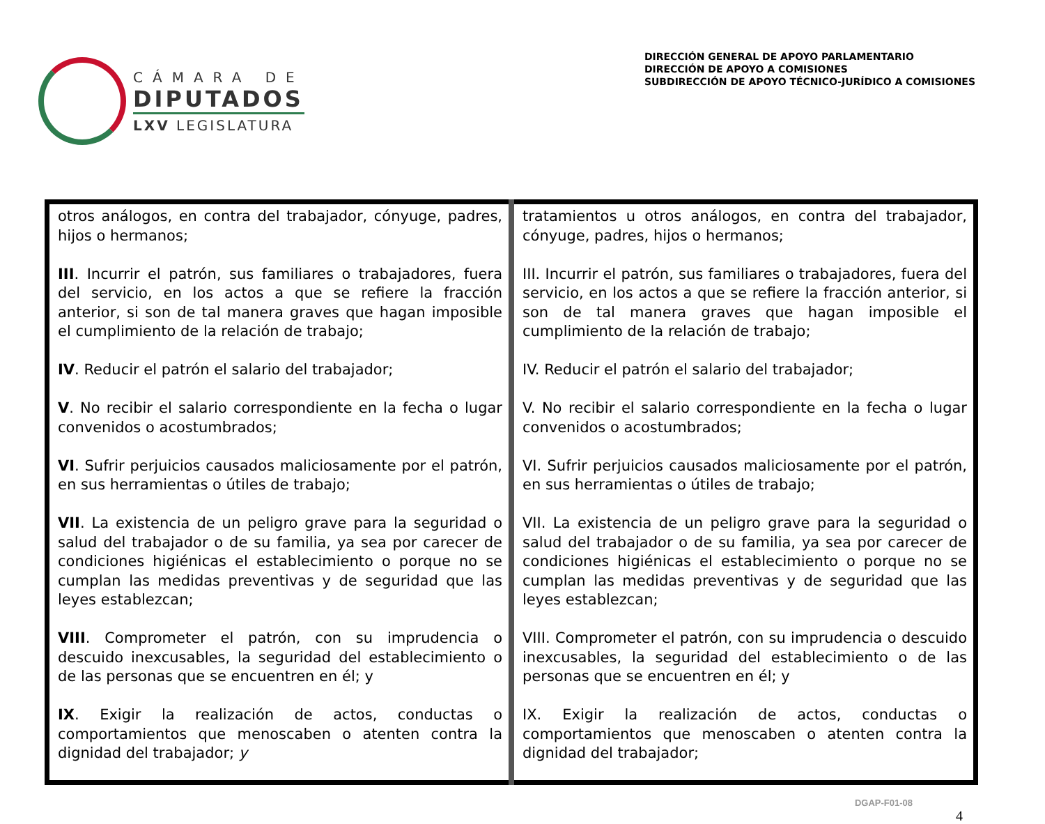CÁMARA DE
DIPUTADOS
LXV LEGISLATURA
DIRECCIÓN GENERAL DE APOYO PARLAMENTARIO
DIRECCIÓN DE APOYO A COMISIONES
SUBDIRECCIÓN DE APOYO TÉCNICO-JURÍDICO A COMISIONES
| otros análogos, en contra del trabajador, cónyuge, padres, hijos o hermanos; III . Incurrir el patrón, sus familiares o trabajadores, fuera del servicio, en los actos a que se refiere la fracción anterior, si son de tal manera graves que hagan imposible el cumplimiento de la relación de trabajo; IV . Reducir el patrón el salario del trabajador; V . No recibir el salario correspondiente en la fecha o lugar convenidos o acostumbrados; VI . Sufrir perjuicios causados maliciosamente por el patrón, en sus herramientas o útiles de trabajo; VII . La existencia de un peligro grave para la seguridad o salud del trabajador o de su familia, ya sea por carecer de condiciones higiénicas el establecimiento o porque no se cumplan las medidas preventivas y de seguridad que las leyes establezcan; VIII . Comprometer el patrón, con su imprudencia o descuido inexcusables, la seguridad del establecimiento o de las personas que se encuentren en él; y IX . Exigir la realización de actos, conductas o comportamientos que menoscaben o atenten contra la dignidad del trabajador; y | tratamientos u otros análogos, en contra del trabajador, cónyuge, padres, hijos o hermanos; III. Incurrir el patrón, sus familiares o trabajadores, fuera del servicio, en los actos a que se refiere la fracción anterior, si son de tal manera graves que hagan imposible el cumplimiento de la relación de trabajo; IV. Reducir el patrón el salario del trabajador; V. No recibir el salario correspondiente en la fecha o lugar convenidos o acostumbrados; VI. Sufrir perjuicios causados maliciosamente por el patrón, en sus herramientas o útiles de trabajo; VII. La existencia de un peligro grave para la seguridad o salud del trabajador o de su familia, ya sea por carecer de condiciones higiénicas el establecimiento o porque no se cumplan las medidas preventivas y de seguridad que las leyes establezcan; VIII. Comprometer el patrón, con su imprudencia o descuido inexcusables, la seguridad del establecimiento o de las personas que se encuentren en él; y IX. Exigir la realización de actos, conductas o comportamientos que menoscaben o atenten contra la dignidad del trabajador; |
DGAP-F01-08
4